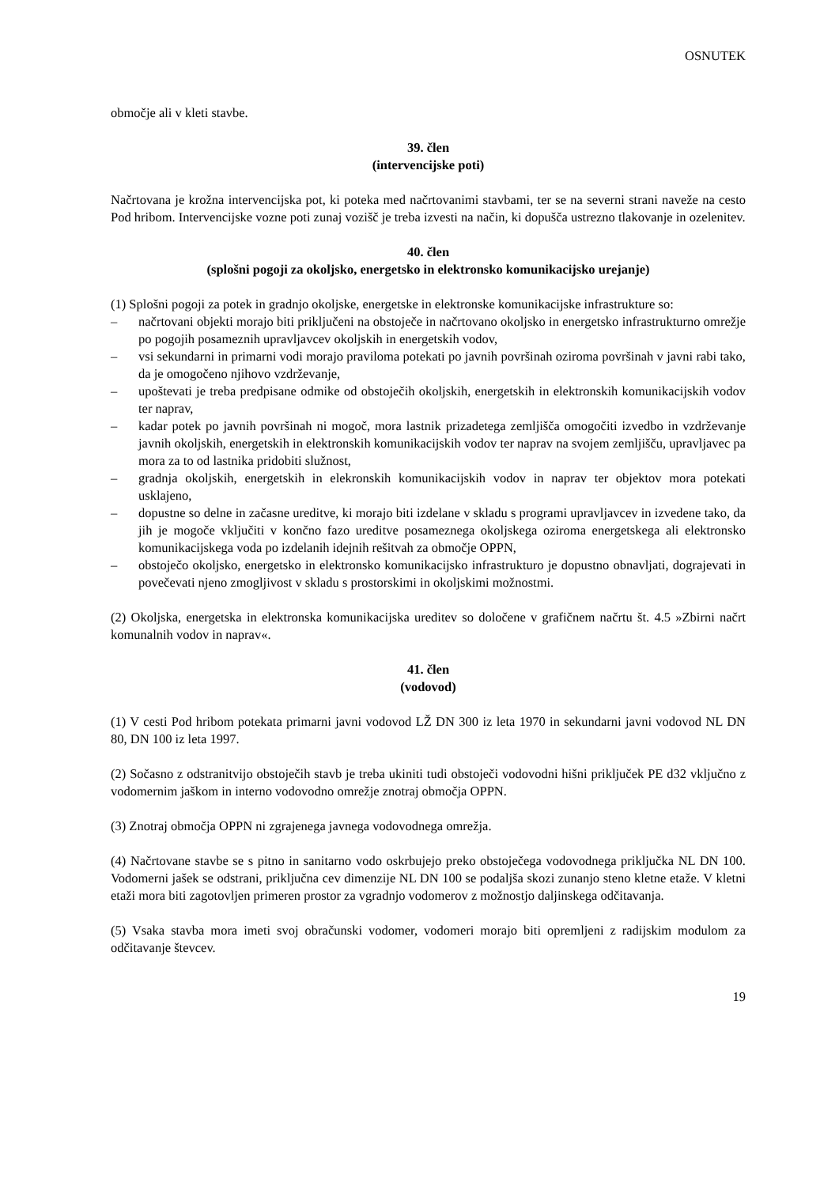OSNUTEK
območje ali v kleti stavbe.
39. člen
(intervencijske poti)
Načrtovana je krožna intervencijska pot, ki poteka med načrtovanimi stavbami, ter se na severni strani naveže na cesto Pod hribom. Intervencijske vozne poti zunaj vozišč je treba izvesti na način, ki dopušča ustrezno tlakovanje in ozelenitev.
40. člen
(splošni pogoji za okoljsko, energetsko in elektronsko komunikacijsko urejanje)
(1) Splošni pogoji za potek in gradnjo okoljske, energetske in elektronske komunikacijske infrastrukture so:
– načrtovani objekti morajo biti priključeni na obstoječe in načrtovano okoljsko in energetsko infrastrukturno omrežje po pogojih posameznih upravljavcev okoljskih in energetskih vodov,
– vsi sekundarni in primarni vodi morajo praviloma potekati po javnih površinah oziroma površinah v javni rabi tako, da je omogočeno njihovo vzdrževanje,
– upoštevati je treba predpisane odmike od obstoječih okoljskih, energetskih in elektronskih komunikacijskih vodov ter naprav,
– kadar potek po javnih površinah ni mogoč, mora lastnik prizadetega zemljišča omogočiti izvedbo in vzdrževanje javnih okoljskih, energetskih in elektronskih komunikacijskih vodov ter naprav na svojem zemljišču, upravljavec pa mora za to od lastnika pridobiti služnost,
– gradnja okoljskih, energetskih in elekronskih komunikacijskih vodov in naprav ter objektov mora potekati usklajeno,
– dopustne so delne in začasne ureditve, ki morajo biti izdelane v skladu s programi upravljavcev in izvedene tako, da jih je mogoče vključiti v končno fazo ureditve posameznega okoljskega oziroma energetskega ali elektronsko komunikacijskega voda po izdelanih idejnih rešitvah za območje OPPN,
– obstoječo okoljsko, energetsko in elektronsko komunikacijsko infrastrukturo je dopustno obnavljati, dograjevati in povečevati njeno zmogljivost v skladu s prostorskimi in okoljskimi možnostmi.
(2) Okoljska, energetska in elektronska komunikacijska ureditev so določene v grafičnem načrtu št. 4.5 »Zbirni načrt komunalnih vodov in naprav«.
41. člen
(vodovod)
(1) V cesti Pod hribom potekata primarni javni vodovod LŽ DN 300 iz leta 1970 in sekundarni javni vodovod NL DN 80, DN 100 iz leta 1997.
(2) Sočasno z odstranitvijo obstoječih stavb je treba ukiniti tudi obstoječi vodovodni hišni priključek PE d32 vključno z vodomernim jaškom in interno vodovodno omrežje znotraj območja OPPN.
(3) Znotraj območja OPPN ni zgrajenega javnega vodovodnega omrežja.
(4) Načrtovane stavbe se s pitno in sanitarno vodo oskrbujejo preko obstoječega vodovodnega priključka NL DN 100. Vodomerni jašek se odstrani, priključna cev dimenzije NL DN 100 se podaljša skozi zunanjo steno kletne etaže. V kletni etaži mora biti zagotovljen primeren prostor za vgradnjo vodomerov z možnostjo daljinskega odčitavanja.
(5) Vsaka stavba mora imeti svoj obračunski vodomer, vodomeri morajo biti opremljeni z radijskim modulom za odčitavanje števcev.
19